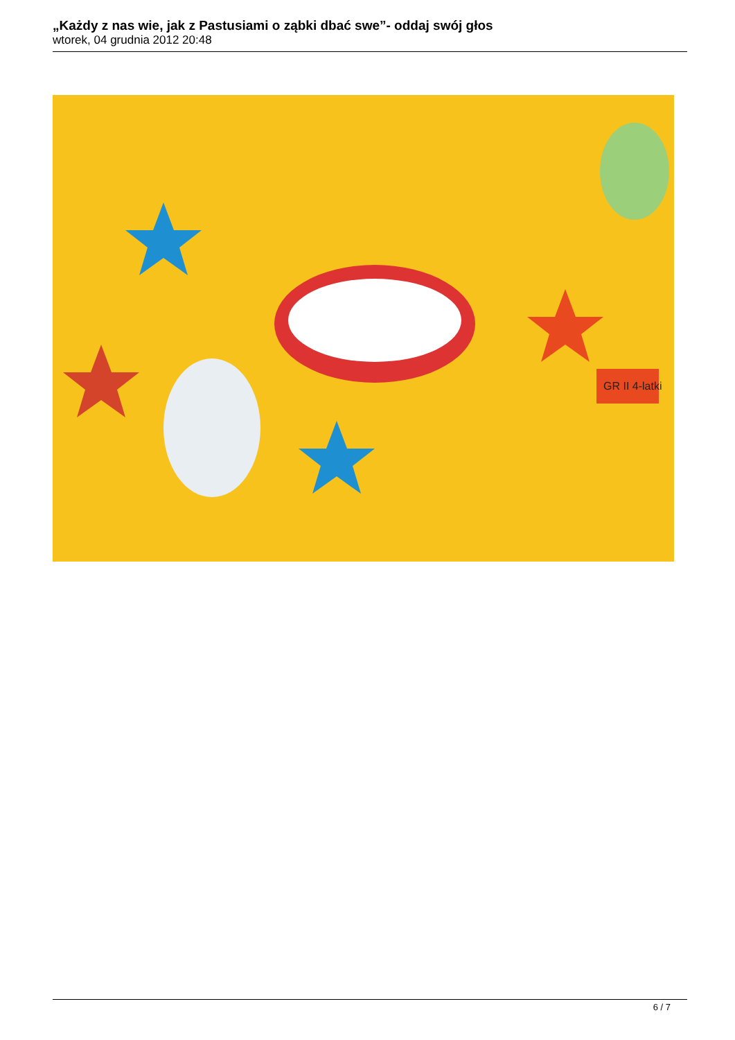„Każdy z nas wie, jak z Pastusiami o ząbki dbać swe”- oddaj swój głos
wtorek, 04 grudnia 2012 20:48
GR II 4-latki
6 / 7